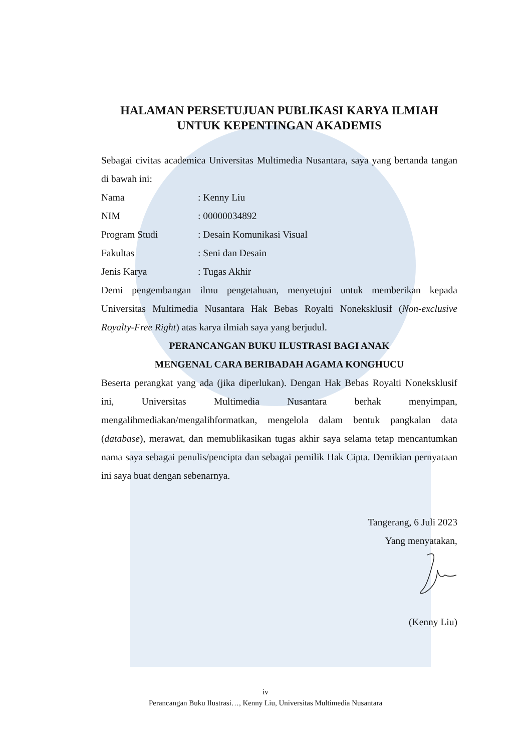HALAMAN PERSETUJUAN PUBLIKASI KARYA ILMIAH
UNTUK KEPENTINGAN AKADEMIS
Sebagai civitas academica Universitas Multimedia Nusantara, saya yang bertanda tangan di bawah ini:
Nama: Kenny Liu
NIM: 00000034892
Program Studi: Desain Komunikasi Visual
Fakultas: Seni dan Desain
Jenis Karya: Tugas Akhir
Demi pengembangan ilmu pengetahuan, menyetujui untuk memberikan kepada Universitas Multimedia Nusantara Hak Bebas Royalti Noneksklusif (Non-exclusive Royalty-Free Right) atas karya ilmiah saya yang berjudul.
PERANCANGAN BUKU ILUSTRASI BAGI ANAK
MENGENAL CARA BERIBADAH AGAMA KONGHUCU
Beserta perangkat yang ada (jika diperlukan). Dengan Hak Bebas Royalti Noneksklusif ini, Universitas Multimedia Nusantara berhak menyimpan, mengalihmediakan/mengalihformatkan, mengelola dalam bentuk pangkalan data (database), merawat, dan memublikasikan tugas akhir saya selama tetap mencantumkan nama saya sebagai penulis/pencipta dan sebagai pemilik Hak Cipta. Demikian pernyataan ini saya buat dengan sebenarnya.
Tangerang, 6 Juli 2023
Yang menyatakan,
(Kenny Liu)
iv
Perancangan Buku Ilustrasi…, Kenny Liu, Universitas Multimedia Nusantara